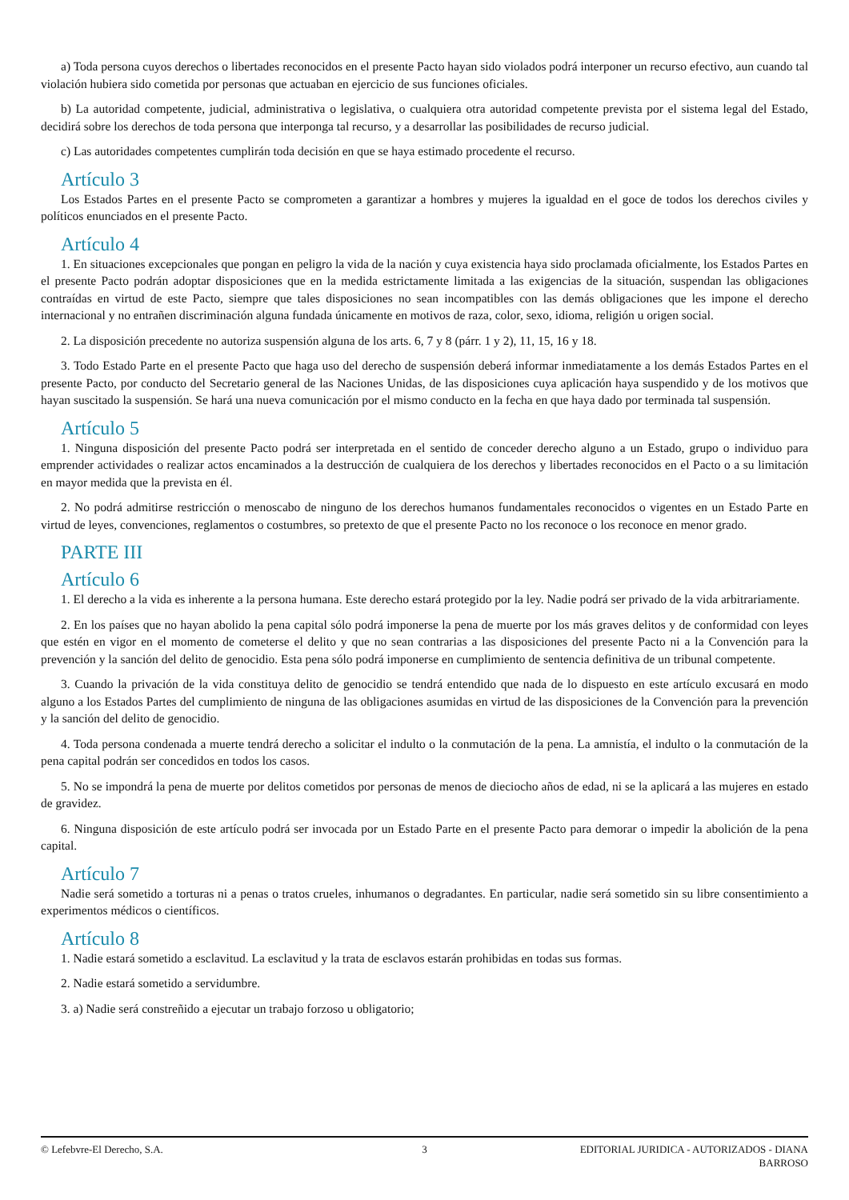a) Toda persona cuyos derechos o libertades reconocidos en el presente Pacto hayan sido violados podrá interponer un recurso efectivo, aun cuando tal violación hubiera sido cometida por personas que actuaban en ejercicio de sus funciones oficiales.
b) La autoridad competente, judicial, administrativa o legislativa, o cualquiera otra autoridad competente prevista por el sistema legal del Estado, decidirá sobre los derechos de toda persona que interponga tal recurso, y a desarrollar las posibilidades de recurso judicial.
c) Las autoridades competentes cumplirán toda decisión en que se haya estimado procedente el recurso.
Artículo 3
Los Estados Partes en el presente Pacto se comprometen a garantizar a hombres y mujeres la igualdad en el goce de todos los derechos civiles y políticos enunciados en el presente Pacto.
Artículo 4
1. En situaciones excepcionales que pongan en peligro la vida de la nación y cuya existencia haya sido proclamada oficialmente, los Estados Partes en el presente Pacto podrán adoptar disposiciones que en la medida estrictamente limitada a las exigencias de la situación, suspendan las obligaciones contraídas en virtud de este Pacto, siempre que tales disposiciones no sean incompatibles con las demás obligaciones que les impone el derecho internacional y no entrañen discriminación alguna fundada únicamente en motivos de raza, color, sexo, idioma, religión u origen social.
2. La disposición precedente no autoriza suspensión alguna de los arts. 6, 7 y 8 (párr. 1 y 2), 11, 15, 16 y 18.
3. Todo Estado Parte en el presente Pacto que haga uso del derecho de suspensión deberá informar inmediatamente a los demás Estados Partes en el presente Pacto, por conducto del Secretario general de las Naciones Unidas, de las disposiciones cuya aplicación haya suspendido y de los motivos que hayan suscitado la suspensión. Se hará una nueva comunicación por el mismo conducto en la fecha en que haya dado por terminada tal suspensión.
Artículo 5
1. Ninguna disposición del presente Pacto podrá ser interpretada en el sentido de conceder derecho alguno a un Estado, grupo o individuo para emprender actividades o realizar actos encaminados a la destrucción de cualquiera de los derechos y libertades reconocidos en el Pacto o a su limitación en mayor medida que la prevista en él.
2. No podrá admitirse restricción o menoscabo de ninguno de los derechos humanos fundamentales reconocidos o vigentes en un Estado Parte en virtud de leyes, convenciones, reglamentos o costumbres, so pretexto de que el presente Pacto no los reconoce o los reconoce en menor grado.
PARTE III
Artículo 6
1. El derecho a la vida es inherente a la persona humana. Este derecho estará protegido por la ley. Nadie podrá ser privado de la vida arbitrariamente.
2. En los países que no hayan abolido la pena capital sólo podrá imponerse la pena de muerte por los más graves delitos y de conformidad con leyes que estén en vigor en el momento de cometerse el delito y que no sean contrarias a las disposiciones del presente Pacto ni a la Convención para la prevención y la sanción del delito de genocidio. Esta pena sólo podrá imponerse en cumplimiento de sentencia definitiva de un tribunal competente.
3. Cuando la privación de la vida constituya delito de genocidio se tendrá entendido que nada de lo dispuesto en este artículo excusará en modo alguno a los Estados Partes del cumplimiento de ninguna de las obligaciones asumidas en virtud de las disposiciones de la Convención para la prevención y la sanción del delito de genocidio.
4. Toda persona condenada a muerte tendrá derecho a solicitar el indulto o la conmutación de la pena. La amnistía, el indulto o la conmutación de la pena capital podrán ser concedidos en todos los casos.
5. No se impondrá la pena de muerte por delitos cometidos por personas de menos de dieciocho años de edad, ni se la aplicará a las mujeres en estado de gravidez.
6. Ninguna disposición de este artículo podrá ser invocada por un Estado Parte en el presente Pacto para demorar o impedir la abolición de la pena capital.
Artículo 7
Nadie será sometido a torturas ni a penas o tratos crueles, inhumanos o degradantes. En particular, nadie será sometido sin su libre consentimiento a experimentos médicos o científicos.
Artículo 8
1. Nadie estará sometido a esclavitud. La esclavitud y la trata de esclavos estarán prohibidas en todas sus formas.
2. Nadie estará sometido a servidumbre.
3. a) Nadie será constreñido a ejecutar un trabajo forzoso u obligatorio;
© Lefebvre-El Derecho, S.A. 3 EDITORIAL JURIDICA - AUTORIZADOS - DIANA BARROSO